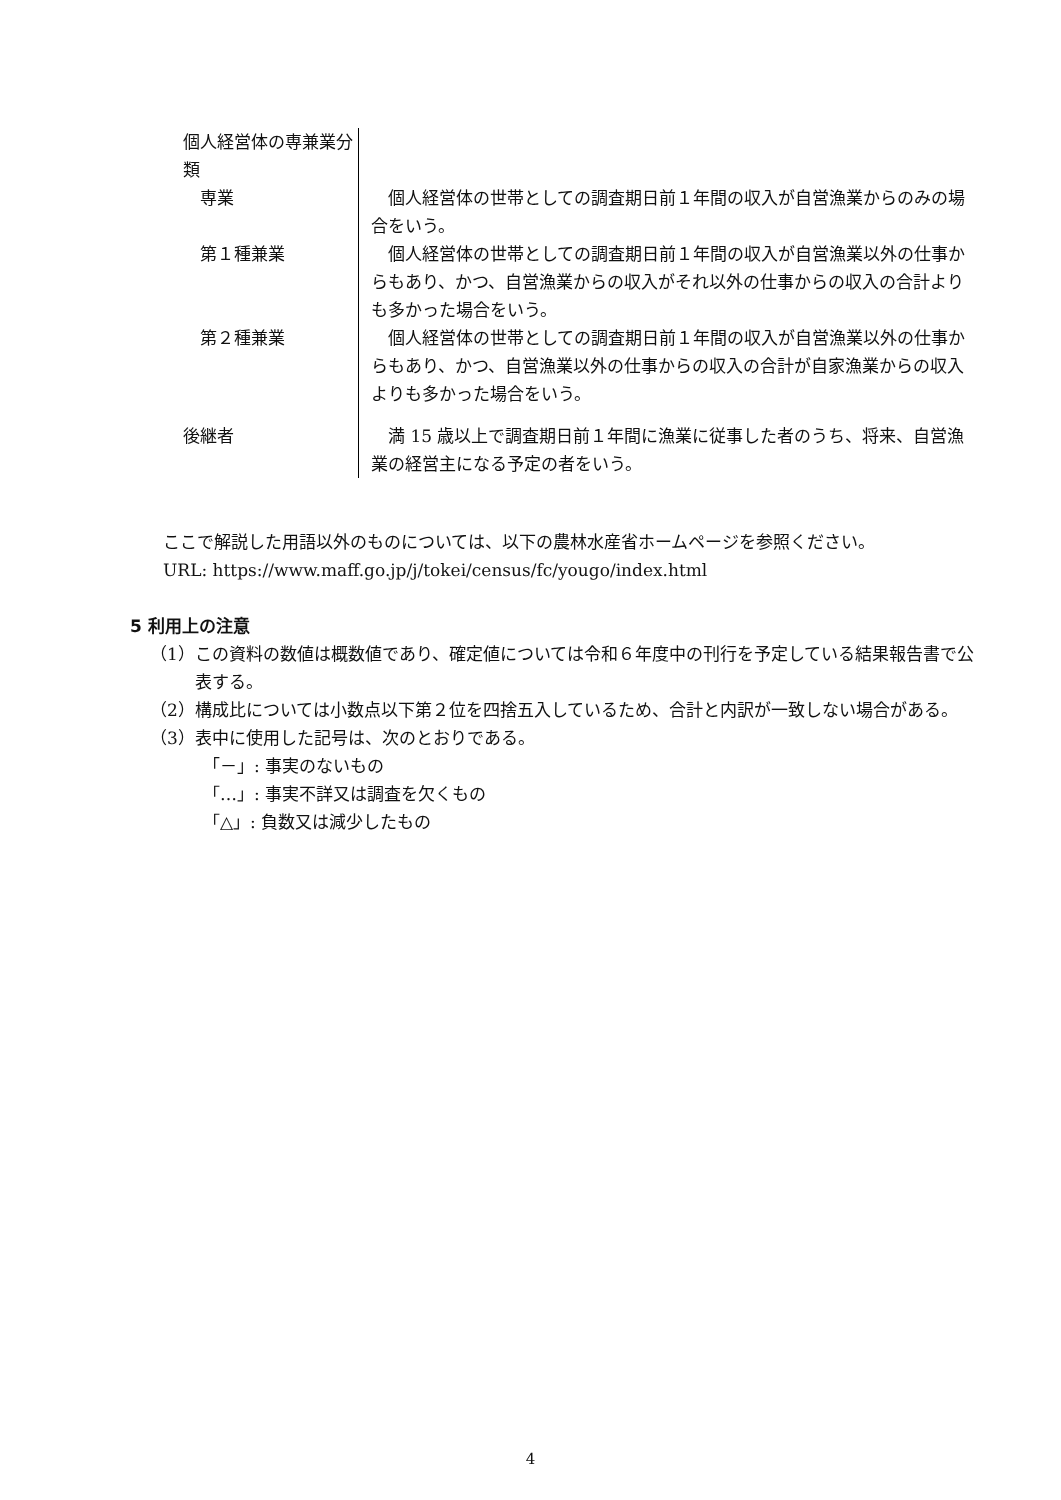| 個人経営体の専兼業分類 | |
| 専業 | 個人経営体の世帯としての調査期日前１年間の収入が自営漁業からのみの場合をいう。 |
| 第１種兼業 | 個人経営体の世帯としての調査期日前１年間の収入が自営漁業以外の仕事からもあり、かつ、自営漁業からの収入がそれ以外の仕事からの収入の合計よりも多かった場合をいう。 |
| 第２種兼業 | 個人経営体の世帯としての調査期日前１年間の収入が自営漁業以外の仕事からもあり、かつ、自営漁業以外の仕事からの収入の合計が自家漁業からの収入よりも多かった場合をいう。 |
| 後継者 | 満 15 歳以上で調査期日前１年間に漁業に従事した者のうち、将来、自営漁業の経営主になる予定の者をいう。 |
ここで解説した用語以外のものについては、以下の農林水産省ホームページを参照ください。
URL: https://www.maff.go.jp/j/tokei/census/fc/yougo/index.html
5 利用上の注意
（1）この資料の数値は概数値であり、確定値については令和６年度中の刊行を予定している結果報告書で公表する。
（2）構成比については小数点以下第２位を四捨五入しているため、合計と内訳が一致しない場合がある。
（3）表中に使用した記号は、次のとおりである。
「－」: 事実のないもの
「…」: 事実不詳又は調査を欠くもの
「△」: 負数又は減少したもの
4